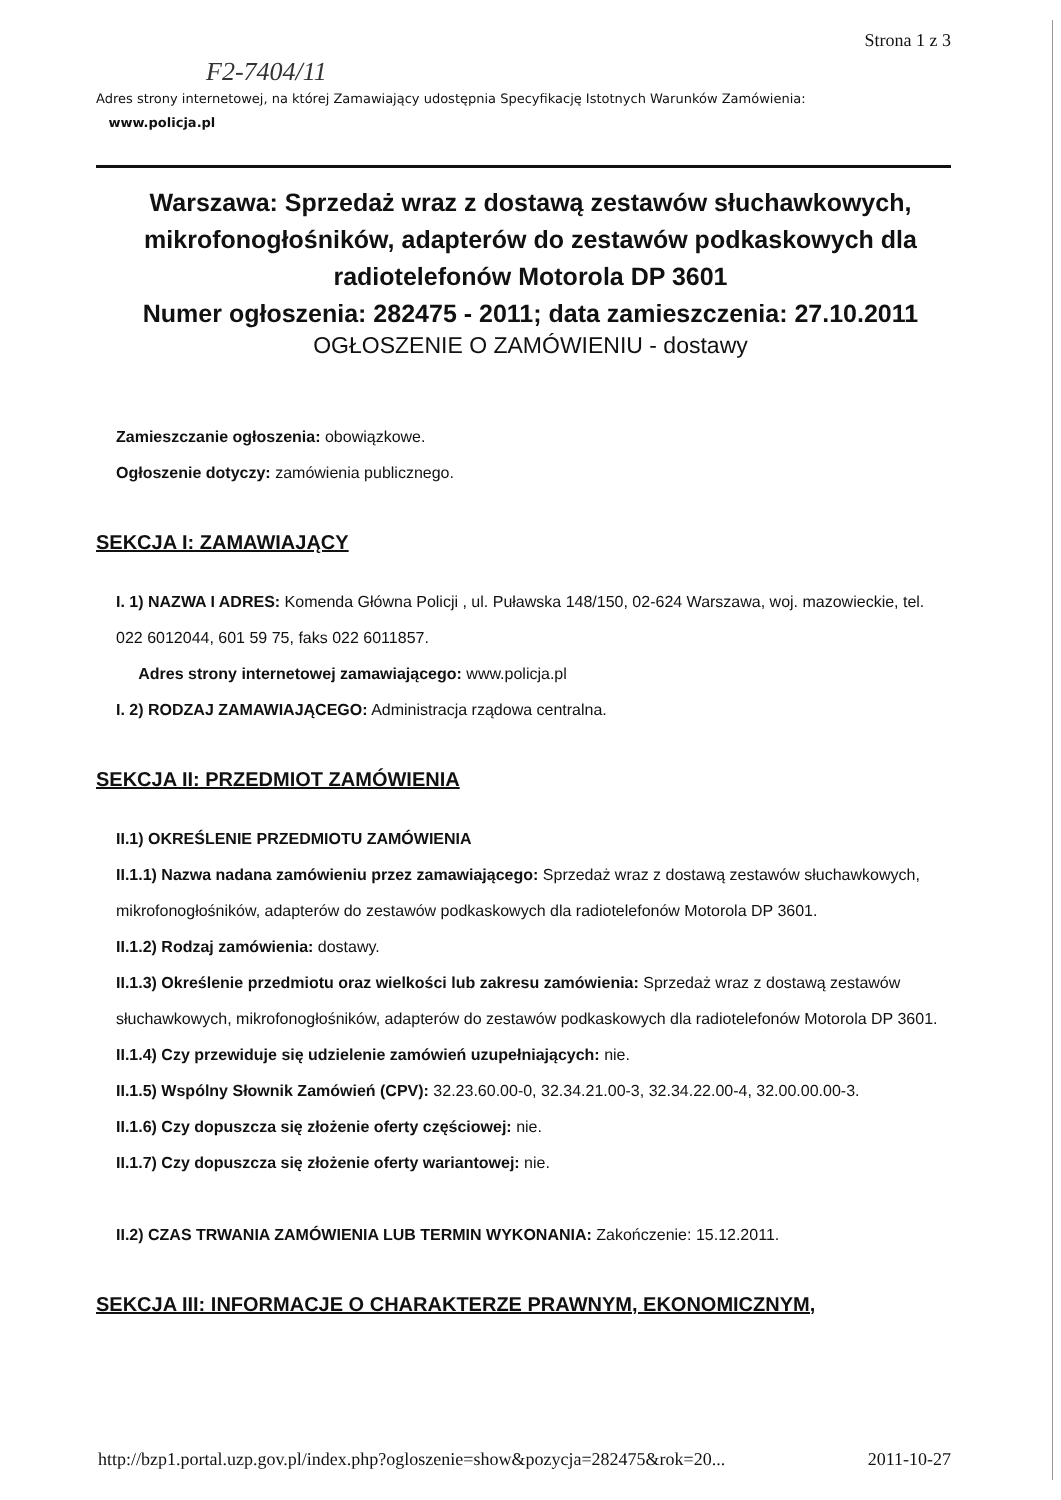Strona 1 z 3
F2-7404/11
Adres strony internetowej, na której Zamawiający udostępnia Specyfikację Istotnych Warunków Zamówienia:
www.policja.pl
Warszawa: Sprzedaż wraz z dostawą zestawów słuchawkowych, mikrofonogłośników, adapterów do zestawów podkaskowych dla radiotelefonów Motorola DP 3601
Numer ogłoszenia: 282475 - 2011; data zamieszczenia: 27.10.2011
OGŁOSZENIE O ZAMÓWIENIU - dostawy
Zamieszczanie ogłoszenia: obowiązkowe.
Ogłoszenie dotyczy: zamówienia publicznego.
SEKCJA I: ZAMAWIAJĄCY
I. 1) NAZWA I ADRES: Komenda Główna Policji , ul. Puławska 148/150, 02-624 Warszawa, woj. mazowieckie, tel. 022 6012044, 601 59 75, faks 022 6011857.
Adres strony internetowej zamawiającego: www.policja.pl
I. 2) RODZAJ ZAMAWIAJĄCEGO: Administracja rządowa centralna.
SEKCJA II: PRZEDMIOT ZAMÓWIENIA
II.1) OKREŚLENIE PRZEDMIOTU ZAMÓWIENIA
II.1.1) Nazwa nadana zamówieniu przez zamawiającego: Sprzedaż wraz z dostawą zestawów słuchawkowych, mikrofonogłośników, adapterów do zestawów podkaskowych dla radiotelefonów Motorola DP 3601.
II.1.2) Rodzaj zamówienia: dostawy.
II.1.3) Określenie przedmiotu oraz wielkości lub zakresu zamówienia: Sprzedaż wraz z dostawą zestawów słuchawkowych, mikrofonogłośników, adapterów do zestawów podkaskowych dla radiotelefonów Motorola DP 3601.
II.1.4) Czy przewiduje się udzielenie zamówień uzupełniających: nie.
II.1.5) Wspólny Słownik Zamówień (CPV): 32.23.60.00-0, 32.34.21.00-3, 32.34.22.00-4, 32.00.00.00-3.
II.1.6) Czy dopuszcza się złożenie oferty częściowej: nie.
II.1.7) Czy dopuszcza się złożenie oferty wariantowej: nie.
II.2) CZAS TRWANIA ZAMÓWIENIA LUB TERMIN WYKONANIA: Zakończenie: 15.12.2011.
SEKCJA III: INFORMACJE O CHARAKTERZE PRAWNYM, EKONOMICZNYM,
http://bzp1.portal.uzp.gov.pl/index.php?ogloszenie=show&pozycja=282475&rok=20... 2011-10-27